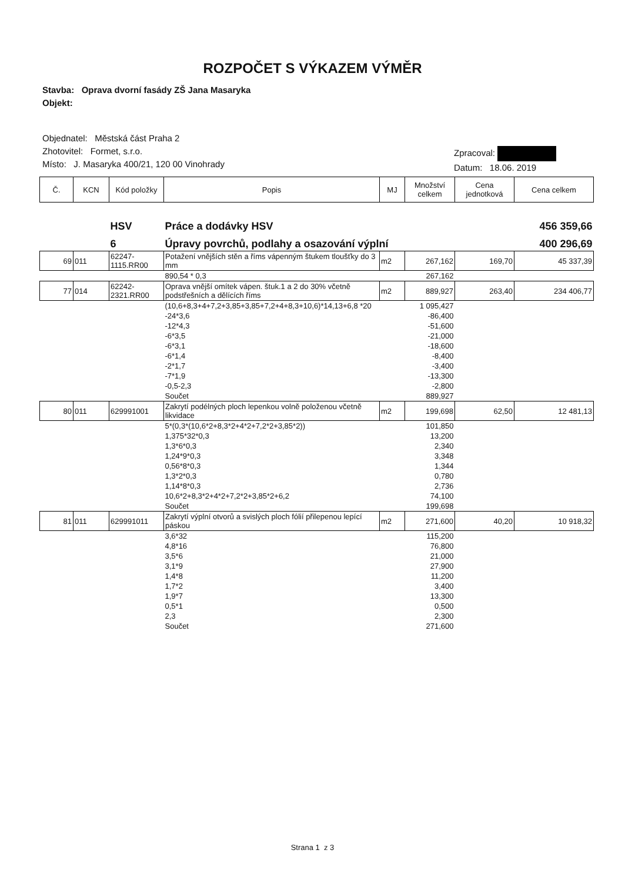ROZPOČET S VÝKAZEM VÝMĚR
Stavba: Oprava dvorní fasády ZŠ Jana Masaryka
Objekt:
Objednatel: Městská část Praha 2
Zhotovitel: Formet, s.r.o.
Místo: J. Masaryka 400/21, 120 00 Vinohrady
Zpracoval:
Datum: 18.06. 2019
| Č. | KCN | Kód položky | Popis | MJ | Množství celkem | Cena jednotková | Cena celkem |
| --- | --- | --- | --- | --- | --- | --- | --- |
| | | HSV | Práce a dodávky HSV | | | | 456 359,66 |
| | | 6 | Úpravy povrchů, podlahy a osazování výplní | | | | 400 296,69 |
| 69 | 011 | 62247-1115.RR00 | Potažení vnějších stěn a říms vápenným štukem tloušťky do 3 mm | m2 | 267,162 | 169,70 | 45 337,39 |
| | | | 890,54 * 0,3 | | 267,162 | | |
| 77 | 014 | 62242-2321.RR00 | Oprava vnější omítek vápen. štuk.1 a 2 do 30% včetně podstřešních a dělících říms | m2 | 889,927 | 263,40 | 234 406,77 |
| | | | (10,6+8,3+4+7,2+3,85+3,85+7,2+4+8,3+10,6)*14,13+6,8 *20 | | 1 095,427 | | |
| | | | -24*3,6 | | -86,400 | | |
| | | | -12*4,3 | | -51,600 | | |
| | | | -6*3,5 | | -21,000 | | |
| | | | -6*3,1 | | -18,600 | | |
| | | | -6*1,4 | | -8,400 | | |
| | | | -2*1,7 | | -3,400 | | |
| | | | -7*1,9 | | -13,300 | | |
| | | | -0,5-2,3 | | -2,800 | | |
| | | | Součet | | 889,927 | | |
| 80 | 011 | 629991001 | Zakrytí podélných ploch lepenkou volně položenou včetně likvidace | m2 | 199,698 | 62,50 | 12 481,13 |
| | | | 5*(0,3*(10,6*2+8,3*2+4*2+7,2*2+3,85*2)) | | 101,850 | | |
| | | | 1,375*32*0,3 | | 13,200 | | |
| | | | 1,3*6*0,3 | | 2,340 | | |
| | | | 1,24*9*0,3 | | 3,348 | | |
| | | | 0,56*8*0,3 | | 1,344 | | |
| | | | 1,3*2*0,3 | | 0,780 | | |
| | | | 1,14*8*0,3 | | 2,736 | | |
| | | | 10,6*2+8,3*2+4*2+7,2*2+3,85*2+6,2 | | 74,100 | | |
| | | | Součet | | 199,698 | | |
| 81 | 011 | 629991011 | Zakrytí výplní otvorů a svislých ploch fólií přilepenou lepící páskou | m2 | 271,600 | 40,20 | 10 918,32 |
| | | | 3,6*32 | | 115,200 | | |
| | | | 4,8*16 | | 76,800 | | |
| | | | 3,5*6 | | 21,000 | | |
| | | | 3,1*9 | | 27,900 | | |
| | | | 1,4*8 | | 11,200 | | |
| | | | 1,7*2 | | 3,400 | | |
| | | | 1,9*7 | | 13,300 | | |
| | | | 0,5*1 | | 0,500 | | |
| | | | 2,3 | | 2,300 | | |
| | | | Součet | | 271,600 | | |
Strana 1 z 3